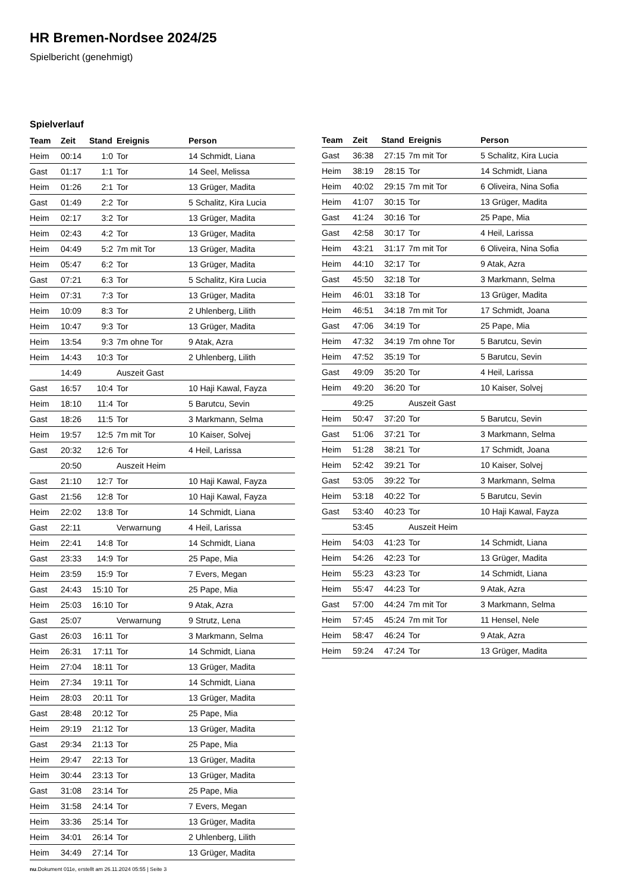HR Bremen-Nordsee 2024/25
Spielbericht (genehmigt)
Spielverlauf
| Team | Zeit | Stand | Ereignis | Person |
| --- | --- | --- | --- | --- |
| Heim | 00:14 | 1:0 | Tor | 14 Schmidt, Liana |
| Gast | 01:17 | 1:1 | Tor | 14 Seel, Melissa |
| Heim | 01:26 | 2:1 | Tor | 13 Grüger, Madita |
| Gast | 01:49 | 2:2 | Tor | 5 Schalitz, Kira Lucia |
| Heim | 02:17 | 3:2 | Tor | 13 Grüger, Madita |
| Heim | 02:43 | 4:2 | Tor | 13 Grüger, Madita |
| Heim | 04:49 | 5:2 | 7m mit Tor | 13 Grüger, Madita |
| Heim | 05:47 | 6:2 | Tor | 13 Grüger, Madita |
| Gast | 07:21 | 6:3 | Tor | 5 Schalitz, Kira Lucia |
| Heim | 07:31 | 7:3 | Tor | 13 Grüger, Madita |
| Heim | 10:09 | 8:3 | Tor | 2 Uhlenberg, Lilith |
| Heim | 10:47 | 9:3 | Tor | 13 Grüger, Madita |
| Heim | 13:54 | 9:3 | 7m ohne Tor | 9 Atak, Azra |
| Heim | 14:43 | 10:3 | Tor | 2 Uhlenberg, Lilith |
| | 14:49 | | Auszeit Gast | |
| Gast | 16:57 | 10:4 | Tor | 10 Haji Kawal, Fayza |
| Heim | 18:10 | 11:4 | Tor | 5 Barutcu, Sevin |
| Gast | 18:26 | 11:5 | Tor | 3 Markmann, Selma |
| Heim | 19:57 | 12:5 | 7m mit Tor | 10 Kaiser, Solvej |
| Gast | 20:32 | 12:6 | Tor | 4 Heil, Larissa |
| | 20:50 | | Auszeit Heim | |
| Gast | 21:10 | 12:7 | Tor | 10 Haji Kawal, Fayza |
| Gast | 21:56 | 12:8 | Tor | 10 Haji Kawal, Fayza |
| Heim | 22:02 | 13:8 | Tor | 14 Schmidt, Liana |
| Gast | 22:11 | | Verwarnung | 4 Heil, Larissa |
| Heim | 22:41 | 14:8 | Tor | 14 Schmidt, Liana |
| Gast | 23:33 | 14:9 | Tor | 25 Pape, Mia |
| Heim | 23:59 | 15:9 | Tor | 7 Evers, Megan |
| Gast | 24:43 | 15:10 | Tor | 25 Pape, Mia |
| Heim | 25:03 | 16:10 | Tor | 9 Atak, Azra |
| Gast | 25:07 | | Verwarnung | 9 Strutz, Lena |
| Gast | 26:03 | 16:11 | Tor | 3 Markmann, Selma |
| Heim | 26:31 | 17:11 | Tor | 14 Schmidt, Liana |
| Heim | 27:04 | 18:11 | Tor | 13 Grüger, Madita |
| Heim | 27:34 | 19:11 | Tor | 14 Schmidt, Liana |
| Heim | 28:03 | 20:11 | Tor | 13 Grüger, Madita |
| Gast | 28:48 | 20:12 | Tor | 25 Pape, Mia |
| Heim | 29:19 | 21:12 | Tor | 13 Grüger, Madita |
| Gast | 29:34 | 21:13 | Tor | 25 Pape, Mia |
| Heim | 29:47 | 22:13 | Tor | 13 Grüger, Madita |
| Heim | 30:44 | 23:13 | Tor | 13 Grüger, Madita |
| Gast | 31:08 | 23:14 | Tor | 25 Pape, Mia |
| Heim | 31:58 | 24:14 | Tor | 7 Evers, Megan |
| Heim | 33:36 | 25:14 | Tor | 13 Grüger, Madita |
| Heim | 34:01 | 26:14 | Tor | 2 Uhlenberg, Lilith |
| Heim | 34:49 | 27:14 | Tor | 13 Grüger, Madita |
| Team | Zeit | Stand | Ereignis | Person |
| --- | --- | --- | --- | --- |
| Gast | 36:38 | 27:15 | 7m mit Tor | 5 Schalitz, Kira Lucia |
| Heim | 38:19 | 28:15 | Tor | 14 Schmidt, Liana |
| Heim | 40:02 | 29:15 | 7m mit Tor | 6 Oliveira, Nina Sofia |
| Heim | 41:07 | 30:15 | Tor | 13 Grüger, Madita |
| Gast | 41:24 | 30:16 | Tor | 25 Pape, Mia |
| Gast | 42:58 | 30:17 | Tor | 4 Heil, Larissa |
| Heim | 43:21 | 31:17 | 7m mit Tor | 6 Oliveira, Nina Sofia |
| Heim | 44:10 | 32:17 | Tor | 9 Atak, Azra |
| Gast | 45:50 | 32:18 | Tor | 3 Markmann, Selma |
| Heim | 46:01 | 33:18 | Tor | 13 Grüger, Madita |
| Heim | 46:51 | 34:18 | 7m mit Tor | 17 Schmidt, Joana |
| Gast | 47:06 | 34:19 | Tor | 25 Pape, Mia |
| Heim | 47:32 | 34:19 | 7m ohne Tor | 5 Barutcu, Sevin |
| Heim | 47:52 | 35:19 | Tor | 5 Barutcu, Sevin |
| Gast | 49:09 | 35:20 | Tor | 4 Heil, Larissa |
| Heim | 49:20 | 36:20 | Tor | 10 Kaiser, Solvej |
| | 49:25 | | Auszeit Gast | |
| Heim | 50:47 | 37:20 | Tor | 5 Barutcu, Sevin |
| Gast | 51:06 | 37:21 | Tor | 3 Markmann, Selma |
| Heim | 51:28 | 38:21 | Tor | 17 Schmidt, Joana |
| Heim | 52:42 | 39:21 | Tor | 10 Kaiser, Solvej |
| Gast | 53:05 | 39:22 | Tor | 3 Markmann, Selma |
| Heim | 53:18 | 40:22 | Tor | 5 Barutcu, Sevin |
| Gast | 53:40 | 40:23 | Tor | 10 Haji Kawal, Fayza |
| | 53:45 | | Auszeit Heim | |
| Heim | 54:03 | 41:23 | Tor | 14 Schmidt, Liana |
| Heim | 54:26 | 42:23 | Tor | 13 Grüger, Madita |
| Heim | 55:23 | 43:23 | Tor | 14 Schmidt, Liana |
| Heim | 55:47 | 44:23 | Tor | 9 Atak, Azra |
| Gast | 57:00 | 44:24 | 7m mit Tor | 3 Markmann, Selma |
| Heim | 57:45 | 45:24 | 7m mit Tor | 11 Hensel, Nele |
| Heim | 58:47 | 46:24 | Tor | 9 Atak, Azra |
| Heim | 59:24 | 47:24 | Tor | 13 Grüger, Madita |
nu.Dokument 011e, erstellt am 26.11.2024 05:55 | Seite 3